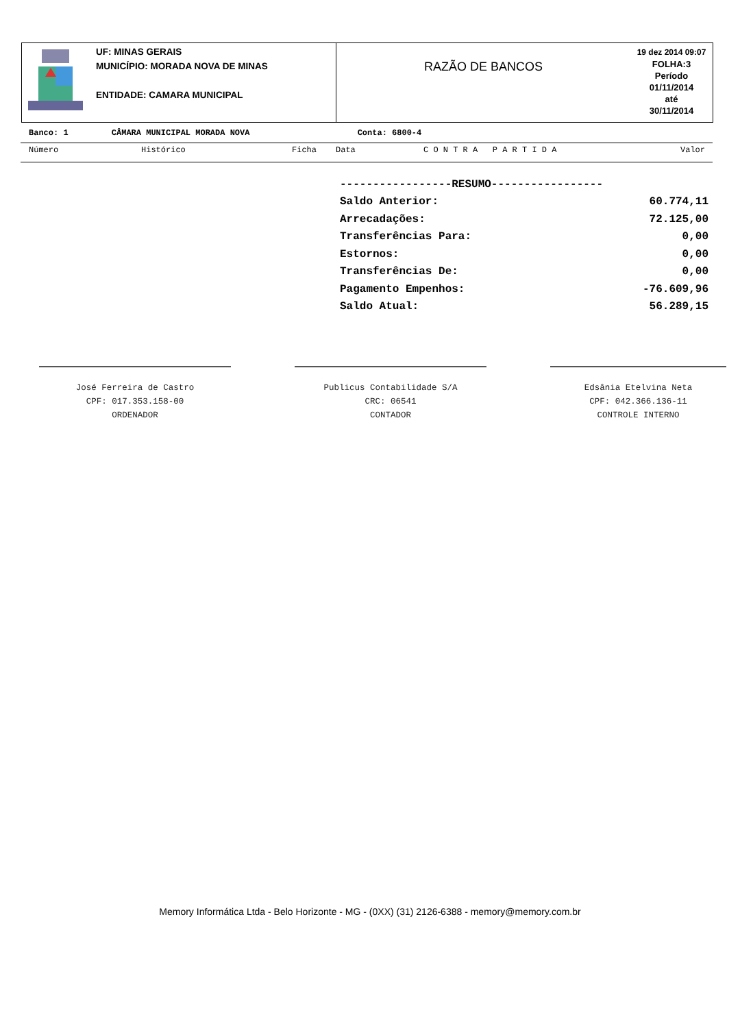UF: MINAS GERAIS
MUNICÍPIO: MORADA NOVA DE MINAS
ENTIDADE: CAMARA MUNICIPAL
RAZÃO DE BANCOS
19 dez 2014 09:07
FOLHA:3
Período
01/11/2014
até
30/11/2014
Banco: 1 CÂMARA MUNICIPAL MORADA NOVA Conta: 6800-4
Número Histórico Ficha Data C O N T R A P A R T I D A Valor
| -----------------RESUMO----------------- | |
| Saldo Anterior: | 60.774,11 |
| Arrecadações: | 72.125,00 |
| Transferências Para: | 0,00 |
| Estornos: | 0,00 |
| Transferências De: | 0,00 |
| Pagamento Empenhos: | -76.609,96 |
| Saldo Atual: | 56.289,15 |
José Ferreira de Castro
CPF: 017.353.158-00
ORDENADOR
Publicus Contabilidade S/A
CRC: 06541
CONTADOR
Edsânia Etelvina Neta
CPF: 042.366.136-11
CONTROLE INTERNO
Memory Informática Ltda - Belo Horizonte - MG - (0XX) (31) 2126-6388 - memory@memory.com.br